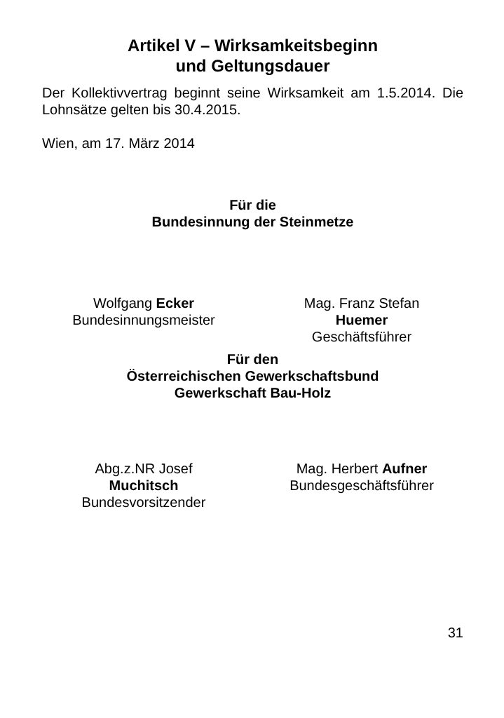Artikel V – Wirksamkeitsbeginn
und Geltungsdauer
Der Kollektivvertrag beginnt seine Wirksamkeit am 1.5.2014. Die Lohnsätze gelten bis 30.4.2015.
Wien, am 17. März 2014
Für die
Bundesinnung der Steinmetze
Wolfgang Ecker
Bundesinnungsmeister
Mag. Franz Stefan
Huemer
Geschäftsführer
Für den
Österreichischen Gewerkschaftsbund
Gewerkschaft Bau-Holz
Abg.z.NR Josef
Muchitsch
Bundesvorsitzender
Mag. Herbert Aufner
Bundesgeschäftsführer
31